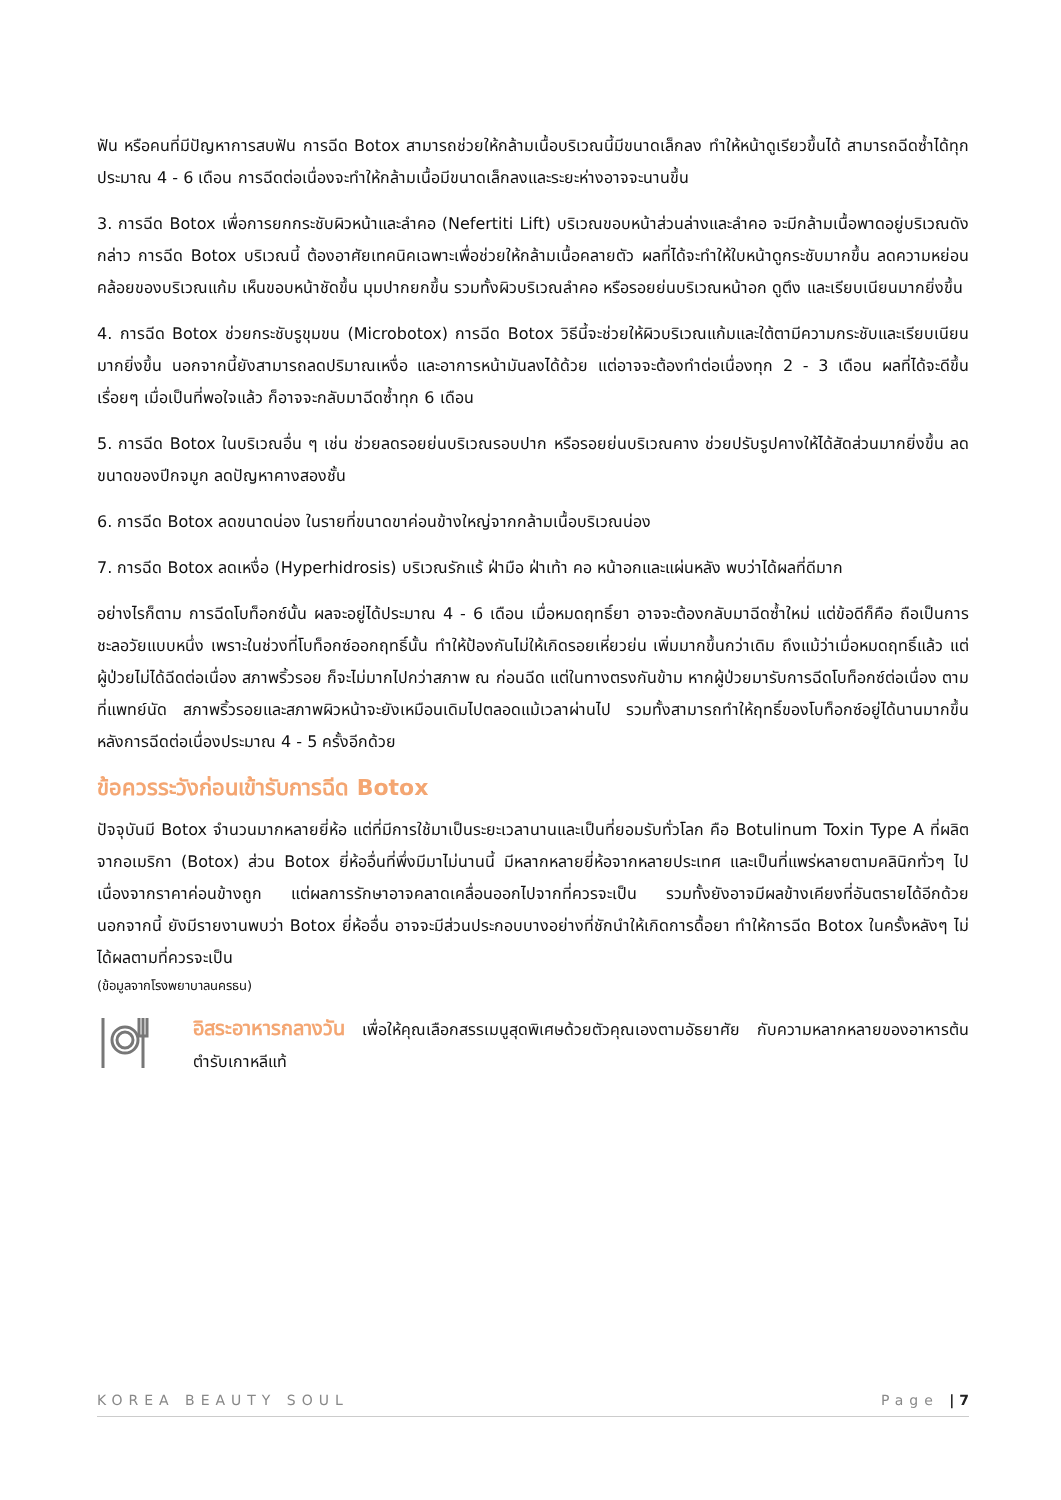ฟัน หรือคนที่มีปัญหาการสบฟัน การฉีด Botox สามารถช่วยให้กล้ามเนื้อบริเวณนี้มีขนาดเล็กลง ทำให้หน้าดูเรียวขึ้นได้ สามารถฉีดซ้ำได้ทุกประมาณ 4 - 6 เดือน การฉีดต่อเนื่องจะทำให้กล้ามเนื้อมีขนาดเล็กลงและระยะห่างอาจจะนานขึ้น
3. การฉีด Botox เพื่อการยกกระชับผิวหน้าและลำคอ (Nefertiti Lift) บริเวณขอบหน้าส่วนล่างและลำคอ จะมีกล้ามเนื้อพาดอยู่บริเวณดังกล่าว การฉีด Botox บริเวณนี้ ต้องอาศัยเทคนิคเฉพาะเพื่อช่วยให้กล้ามเนื้อคลายตัว ผลที่ได้จะทำให้ใบหน้าดูกระชับมากขึ้น ลดความหย่อนคล้อยของบริเวณแก้ม เห็นขอบหน้าชัดขึ้น มุมปากยกขึ้น รวมทั้งผิวบริเวณลำคอ หรือรอยย่นบริเวณหน้าอก ดูตึง และเรียบเนียนมากยิ่งขึ้น
4. การฉีด Botox ช่วยกระชับรูขุมขน (Microbotox) การฉีด Botox วิธีนี้จะช่วยให้ผิวบริเวณแก้มและใต้ตามีความกระชับและเรียบเนียนมากยิ่งขึ้น นอกจากนี้ยังสามารถลดปริมาณเหงื่อ และอาการหน้ามันลงได้ด้วย แต่อาจจะต้องทำต่อเนื่องทุก 2 - 3 เดือน ผลที่ได้จะดีขึ้นเรื่อยๆ เมื่อเป็นที่พอใจแล้ว ก็อาจจะกลับมาฉีดซ้ำทุก 6 เดือน
5. การฉีด Botox ในบริเวณอื่น ๆ เช่น ช่วยลดรอยย่นบริเวณรอบปาก หรือรอยย่นบริเวณคาง ช่วยปรับรูปคางให้ได้สัดส่วนมากยิ่งขึ้น ลดขนาดของปีกจมูก ลดปัญหาคางสองชั้น
6. การฉีด Botox ลดขนาดน่อง ในรายที่ขนาดขาค่อนข้างใหญ่จากกล้ามเนื้อบริเวณน่อง
7. การฉีด Botox ลดเหงื่อ (Hyperhidrosis) บริเวณรักแร้ ฝ่ามือ ฝ่าเท้า คอ หน้าอกและแผ่นหลัง พบว่าได้ผลที่ดีมาก
อย่างไรก็ตาม การฉีดโบท็อกซ์นั้น ผลจะอยู่ได้ประมาณ 4 - 6 เดือน เมื่อหมดฤทธิ์ยา อาจจะต้องกลับมาฉีดซ้ำใหม่ แต่ข้อดีก็คือ ถือเป็นการชะลอวัยแบบหนึ่ง เพราะในช่วงที่โบท็อกซ์ออกฤทธิ์นั้น ทำให้ป้องกันไม่ให้เกิดรอยเหี่ยวย่น เพิ่มมากขึ้นกว่าเดิม ถึงแม้ว่าเมื่อหมดฤทธิ์แล้ว แต่ผู้ป่วยไม่ได้ฉีดต่อเนื่อง สภาพริ้วรอย ก็จะไม่มากไปกว่าสภาพ ณ ก่อนฉีด แต่ในทางตรงกันข้าม หากผู้ป่วยมารับการฉีดโบท็อกซ์ต่อเนื่อง ตามที่แพทย์นัด สภาพริ้วรอยและสภาพผิวหน้าจะยังเหมือนเดิมไปตลอดแม้เวลาผ่านไป รวมทั้งสามารถทำให้ฤทธิ์ของโบท็อกซ์อยู่ได้นานมากขึ้นหลังการฉีดต่อเนื่องประมาณ 4 - 5 ครั้งอีกด้วย
ข้อควรระวังก่อนเข้ารับการฉีด Botox
ปัจจุบันมี Botox จำนวนมากหลายยี่ห้อ แต่ที่มีการใช้มาเป็นระยะเวลานานและเป็นที่ยอมรับทั่วโลก คือ Botulinum Toxin Type A ที่ผลิตจากอเมริกา (Botox) ส่วน Botox ยี่ห้ออื่นที่พึ่งมีมาไม่นานนี้ มีหลากหลายยี่ห้อจากหลายประเทศ และเป็นที่แพร่หลายตามคลินิกทั่วๆ ไป เนื่องจากราคาค่อนข้างถูก แต่ผลการรักษาอาจคลาดเคลื่อนออกไปจากที่ควรจะเป็น รวมทั้งยังอาจมีผลข้างเคียงที่อันตรายได้อีกด้วย นอกจากนี้ ยังมีรายงานพบว่า Botox ยี่ห้ออื่น อาจจะมีส่วนประกอบบางอย่างที่ชักนำให้เกิดการดื้อยา ทำให้การฉีด Botox ในครั้งหลังๆ ไม่ได้ผลตามที่ควรจะเป็น
(ข้อมูลจากโรงพยาบาลนครธน)
อิสระอาหารกลางวัน เพื่อให้คุณเลือกสรรเมนูสุดพิเศษด้วยตัวคุณเองตามอัธยาศัย กับความหลากหลายของอาหารต้นตำรับเกาหลีแท้
KOREA BEAUTY SOUL Page | 7